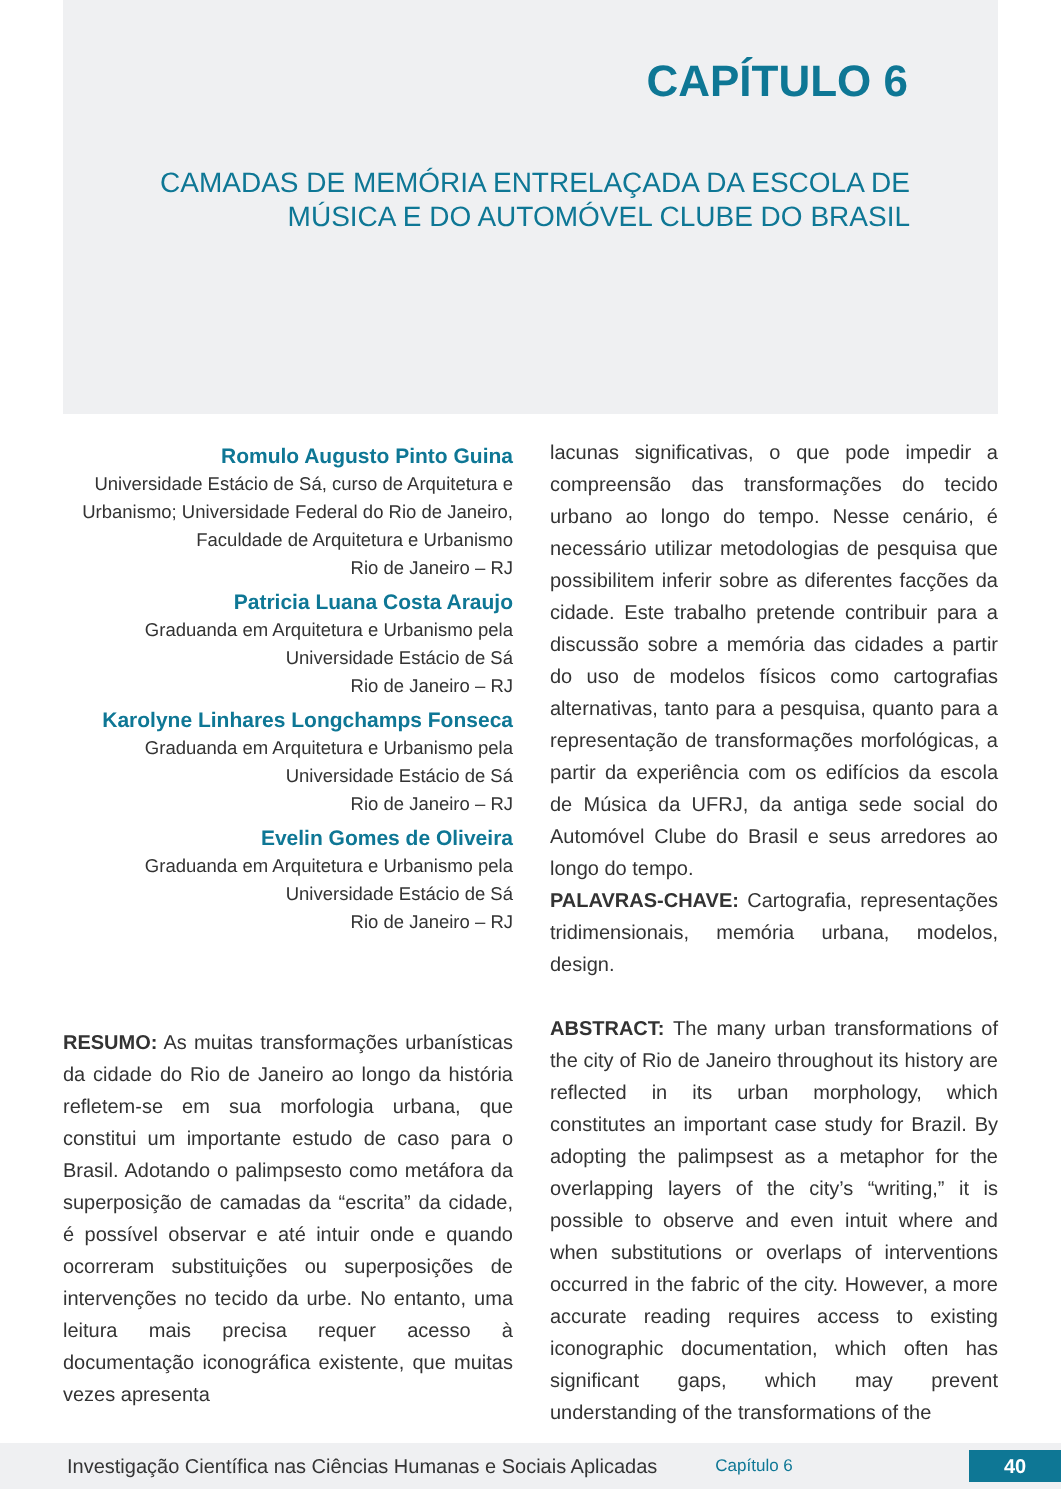CAPÍTULO 6
CAMADAS DE MEMÓRIA ENTRELAÇADA DA ESCOLA DE
MÚSICA E DO AUTOMÓVEL CLUBE DO BRASIL
Romulo Augusto Pinto Guina
Universidade Estácio de Sá, curso de Arquitetura e Urbanismo; Universidade Federal do Rio de Janeiro, Faculdade de Arquitetura e Urbanismo
Rio de Janeiro – RJ
Patricia Luana Costa Araujo
Graduanda em Arquitetura e Urbanismo pela
Universidade Estácio de Sá
Rio de Janeiro – RJ
Karolyne Linhares Longchamps Fonseca
Graduanda em Arquitetura e Urbanismo pela
Universidade Estácio de Sá
Rio de Janeiro – RJ
Evelin Gomes de Oliveira
Graduanda em Arquitetura e Urbanismo pela
Universidade Estácio de Sá
Rio de Janeiro – RJ
RESUMO: As muitas transformações urbanísticas da cidade do Rio de Janeiro ao longo da história refletem-se em sua morfologia urbana, que constitui um importante estudo de caso para o Brasil. Adotando o palimpsesto como metáfora da superposição de camadas da “escrita” da cidade, é possível observar e até intuir onde e quando ocorreram substituições ou superposições de intervenções no tecido da urbe. No entanto, uma leitura mais precisa requer acesso à documentação iconográfica existente, que muitas vezes apresenta
lacunas significativas, o que pode impedir a compreensão das transformações do tecido urbano ao longo do tempo. Nesse cenário, é necessário utilizar metodologias de pesquisa que possibilitem inferir sobre as diferentes facções da cidade. Este trabalho pretende contribuir para a discussão sobre a memória das cidades a partir do uso de modelos físicos como cartografias alternativas, tanto para a pesquisa, quanto para a representação de transformações morfológicas, a partir da experiência com os edifícios da escola de Música da UFRJ, da antiga sede social do Automóvel Clube do Brasil e seus arredores ao longo do tempo.
PALAVRAS-CHAVE: Cartografia, representações tridimensionais, memória urbana, modelos, design.
ABSTRACT: The many urban transformations of the city of Rio de Janeiro throughout its history are reflected in its urban morphology, which constitutes an important case study for Brazil. By adopting the palimpsest as a metaphor for the overlapping layers of the city’s “writing,” it is possible to observe and even intuit where and when substitutions or overlaps of interventions occurred in the fabric of the city. However, a more accurate reading requires access to existing iconographic documentation, which often has significant gaps, which may prevent understanding of the transformations of the
Investigação Científica nas Ciências Humanas e Sociais Aplicadas Capítulo 6 40